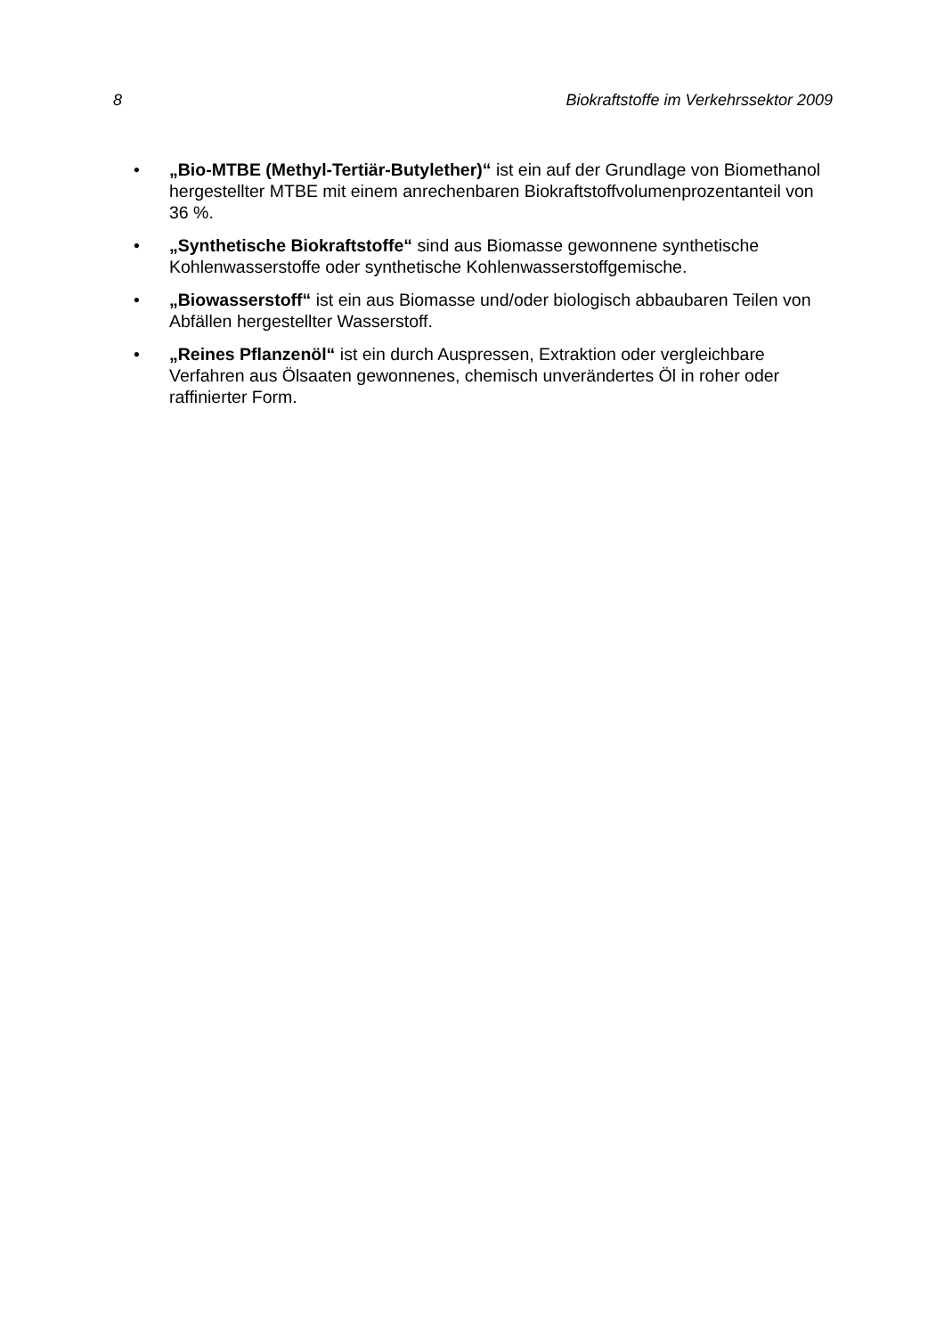8 Biokraftstoffe im Verkehrssektor 2009
• „Bio-MTBE (Methyl-Tertiär-Butylether)“ ist ein auf der Grundlage von Biomethanol hergestellter MTBE mit einem anrechenbaren Biokraftstoffvolumenprozentanteil von 36 %.
• „Synthetische Biokraftstoffe“ sind aus Biomasse gewonnene synthetische Kohlenwasserstoffe oder synthetische Kohlenwasserstoffgemische.
• „Biowasserstoff“ ist ein aus Biomasse und/oder biologisch abbaubaren Teilen von Abfällen hergestellter Wasserstoff.
• „Reines Pflanzenöl“ ist ein durch Auspressen, Extraktion oder vergleichbare Verfahren aus Ölsaaten gewonnenes, chemisch unverändertes Öl in roher oder raffinierter Form.